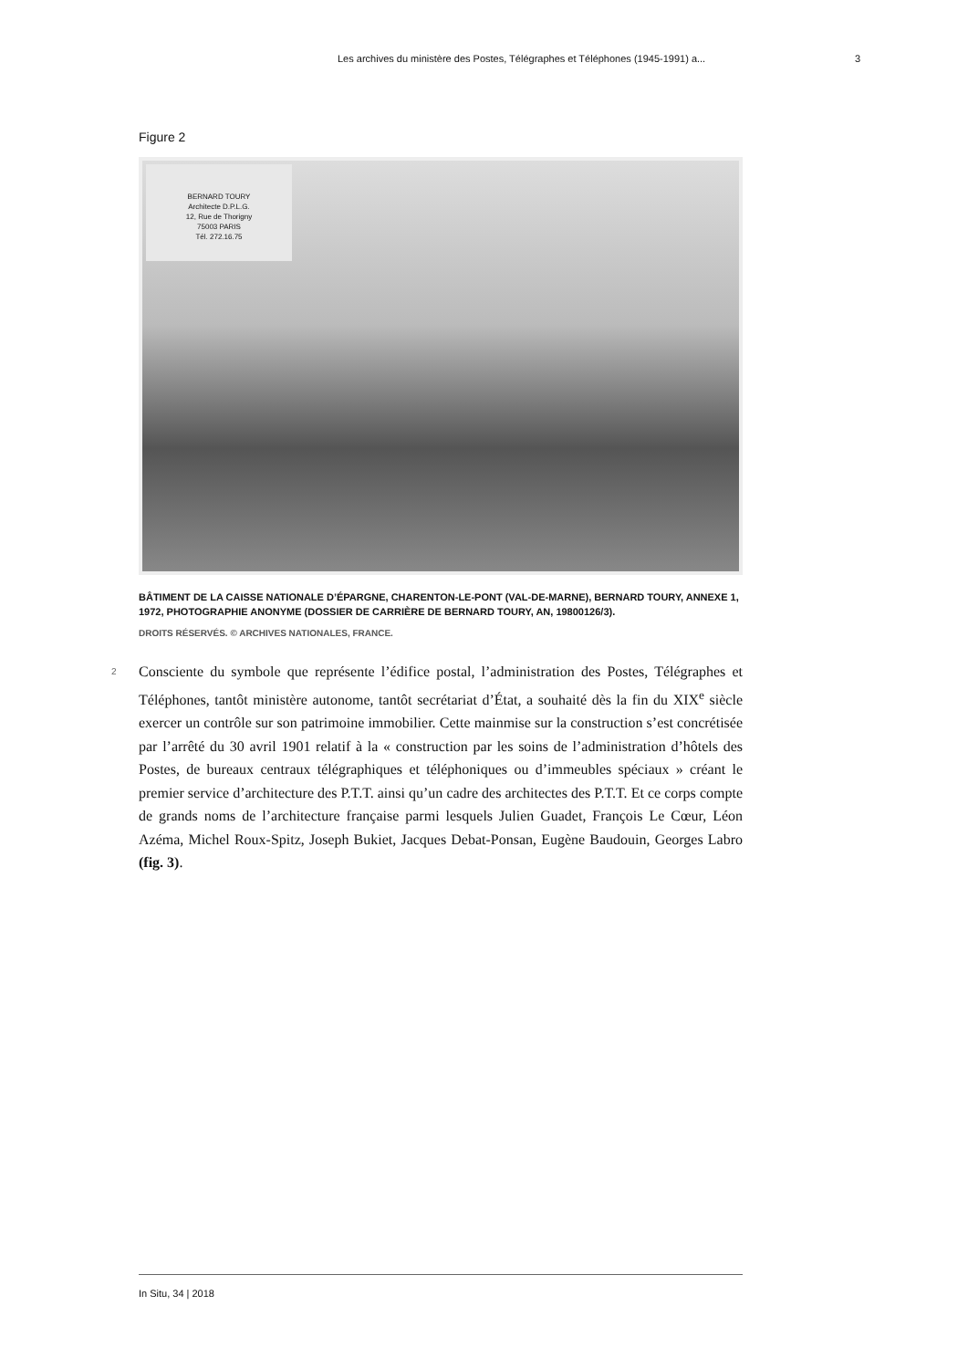Les archives du ministère des Postes, Télégraphes et Téléphones (1945-1991) a... 3
Figure 2
BERNARD TOURY
Architecte D.P.L.G.
12, Rue de Thorigny
75003 PARIS
Tél. 272.16.75
BÂTIMENT DE LA CAISSE NATIONALE D’ÉPARGNE, CHARENTON-LE-PONT (VAL-DE-MARNE), BERNARD TOURY, ANNEXE 1, 1972, PHOTOGRAPHIE ANONYME (DOSSIER DE CARRIÈRE DE BERNARD TOURY, AN, 19800126/3).
DROITS RÉSERVÉS. © ARCHIVES NATIONALES, FRANCE.
2 Consciente du symbole que représente l’édifice postal, l’administration des Postes, Télégraphes et Téléphones, tantôt ministère autonome, tantôt secrétariat d’État, a souhaité dès la fin du XIX<sup>e</sup> siècle exercer un contrôle sur son patrimoine immobilier. Cette mainmise sur la construction s’est concrétisée par l’arrêté du 30 avril 1901 relatif à la « construction par les soins de l’administration d’hôtels des Postes, de bureaux centraux télégraphiques et téléphoniques ou d’immeubles spéciaux » créant le premier service d’architecture des P.T.T. ainsi qu’un cadre des architectes des P.T.T. Et ce corps compte de grands noms de l’architecture française parmi lesquels Julien Guadet, François Le Cœur, Léon Azéma, Michel Roux-Spitz, Joseph Bukiet, Jacques Debat-Ponsan, Eugène Baudouin, Georges Labro (fig. 3).
In Situ, 34 | 2018